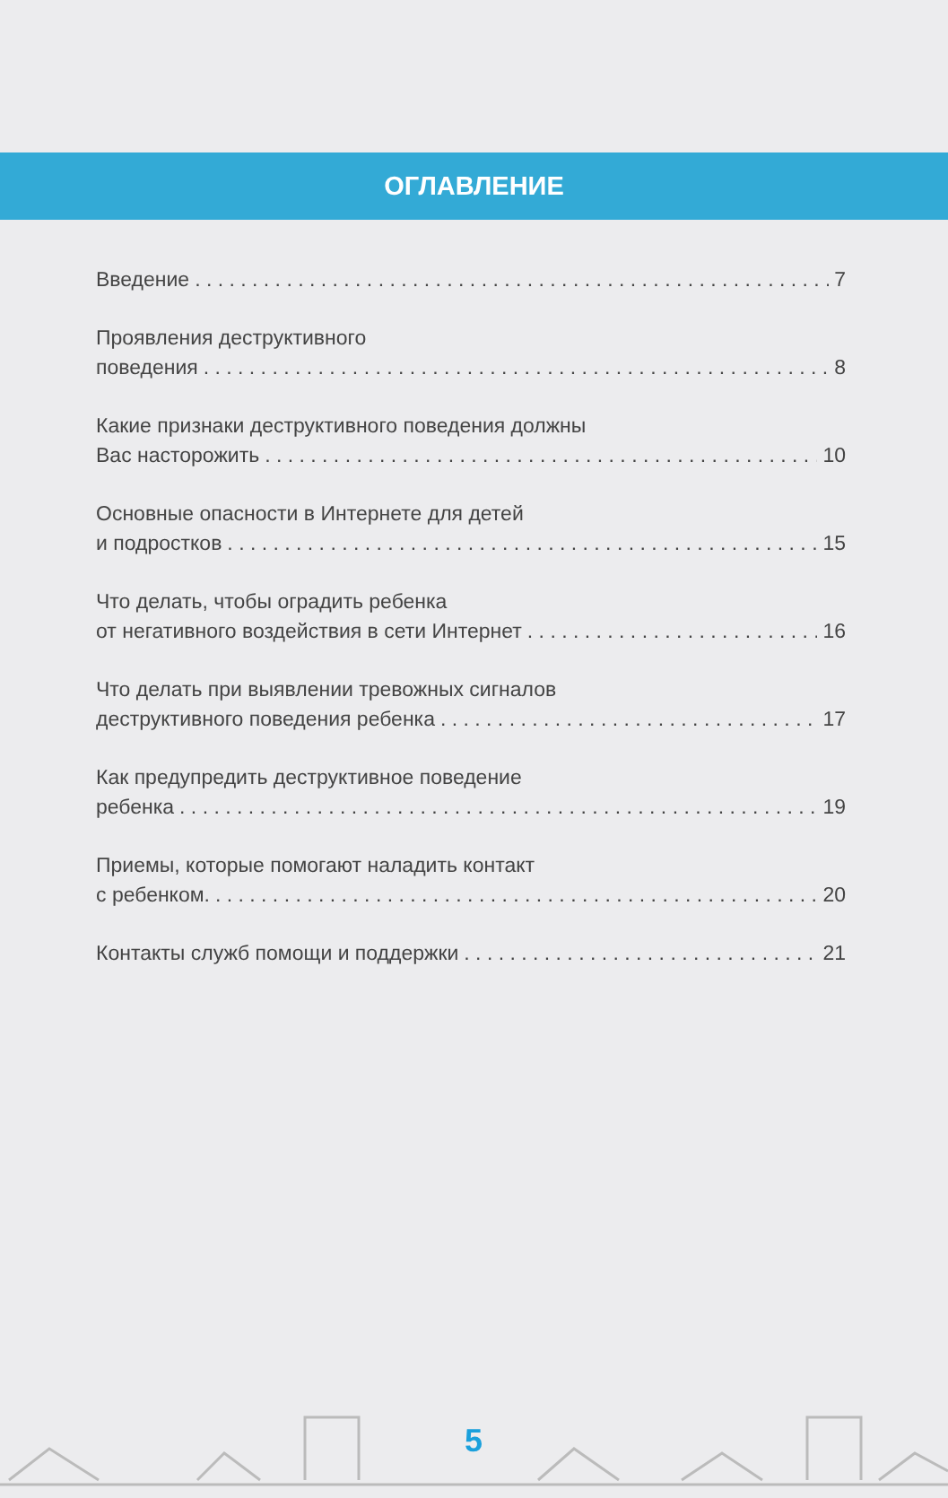ОГЛАВЛЕНИЕ
Введение 7
Проявления деструктивного
поведения 8
Какие признаки деструктивного поведения должны
Вас насторожить 10
Основные опасности в Интернете для детей
и подростков 15
Что делать, чтобы оградить ребенка
от негативного воздействия в сети Интернет 16
Что делать при выявлении тревожных сигналов
деструктивного поведения ребенка 17
Как предупредить деструктивное поведение
ребенка 19
Приемы, которые помогают наладить контакт
с ребенком. 20
Контакты служб помощи и поддержки 21
5